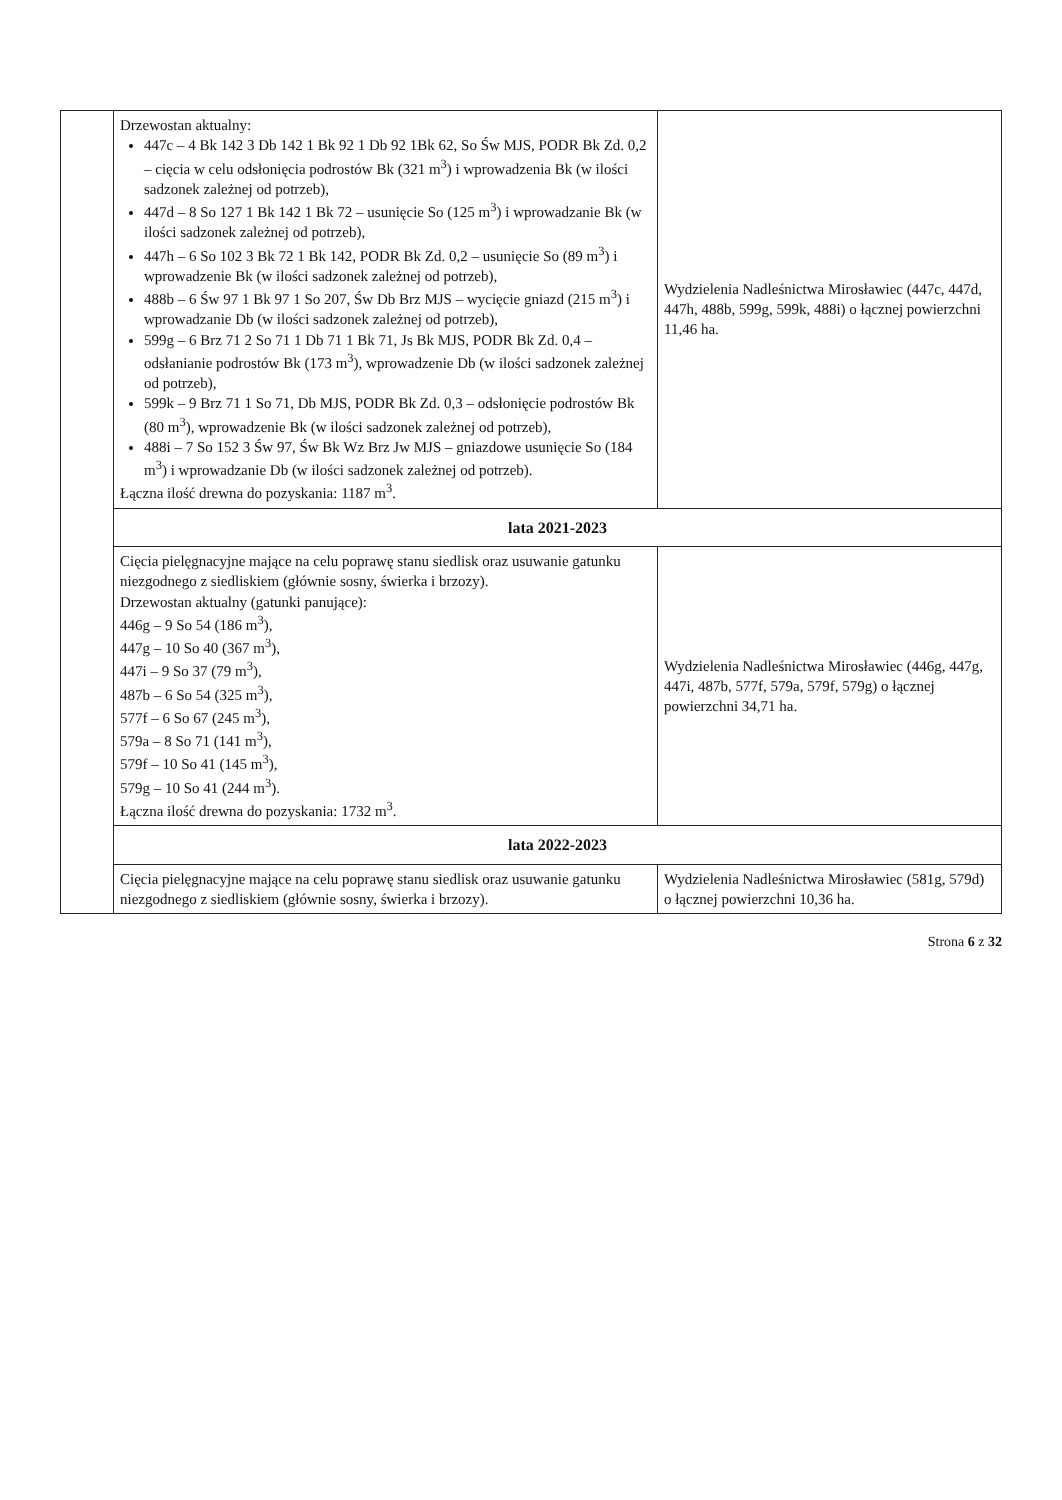| | Drzewostan aktualny: 447c – 4 Bk 142 3 Db 142 1 Bk 92 1 Db 92 1Bk 62, So Św MJS, PODR Bk Zd. 0,2 – cięcia w celu odsłonięcia podrostów Bk (321 m<sup>3</sup>) i wprowadzenia Bk (w ilości sadzonek zależnej od potrzeb), 447d – 8 So 127 1 Bk 142 1 Bk 72 – usunięcie So (125 m<sup>3</sup>) i wprowadzanie Bk (w ilości sadzonek zależnej od potrzeb), 447h – 6 So 102 3 Bk 72 1 Bk 142, PODR Bk Zd. 0,2 – usunięcie So (89 m<sup>3</sup>) i wprowadzenie Bk (w ilości sadzonek zależnej od potrzeb), 488b – 6 Św 97 1 Bk 97 1 So 207, Św Db Brz MJS – wycięcie gniazd (215 m<sup>3</sup>) i wprowadzanie Db (w ilości sadzonek zależnej od potrzeb), 599g – 6 Brz 71 2 So 71 1 Db 71 1 Bk 71, Js Bk MJS, PODR Bk Zd. 0,4 – odsłanianie podrostów Bk (173 m<sup>3</sup>), wprowadzenie Db (w ilości sadzonek zależnej od potrzeb), 599k – 9 Brz 71 1 So 71, Db MJS, PODR Bk Zd. 0,3 – odsłonięcie podrostów Bk (80 m<sup>3</sup>), wprowadzenie Bk (w ilości sadzonek zależnej od potrzeb), 488i – 7 So 152 3 Św 97, Św Bk Wz Brz Jw MJS – gniazdowe usunięcie So (184 m<sup>3</sup>) i wprowadzanie Db (w ilości sadzonek zależnej od potrzeb). Łączna ilość drewna do pozyskania: 1187 m<sup>3</sup>. | Wydzielenia Nadleśnictwa Mirosławiec (447c, 447d, 447h, 488b, 599g, 599k, 488i) o łącznej powierzchni 11,46 ha. |
| | lata 2021-2023 | |
| | Cięcia pielęgnacyjne mające na celu poprawę stanu siedlisk oraz usuwanie gatunku niezgodnego z siedliskiem (głównie sosny, świerka i brzozy). Drzewostan aktualny (gatunki panujące): 446g – 9 So 54 (186 m<sup>3</sup>), 447g – 10 So 40 (367 m<sup>3</sup>), 447i – 9 So 37 (79 m<sup>3</sup>), 487b – 6 So 54 (325 m<sup>3</sup>), 577f – 6 So 67 (245 m<sup>3</sup>), 579a – 8 So 71 (141 m<sup>3</sup>), 579f – 10 So 41 (145 m<sup>3</sup>), 579g – 10 So 41 (244 m<sup>3</sup>). Łączna ilość drewna do pozyskania: 1732 m<sup>3</sup>. | Wydzielenia Nadleśnictwa Mirosławiec (446g, 447g, 447i, 487b, 577f, 579a, 579f, 579g) o łącznej powierzchni 34,71 ha. |
| | lata 2022-2023 | |
| | Cięcia pielęgnacyjne mające na celu poprawę stanu siedlisk oraz usuwanie gatunku niezgodnego z siedliskiem (głównie sosny, świerka i brzozy). | Wydzielenia Nadleśnictwa Mirosławiec (581g, 579d) o łącznej powierzchni 10,36 ha. |
Strona 6 z 32